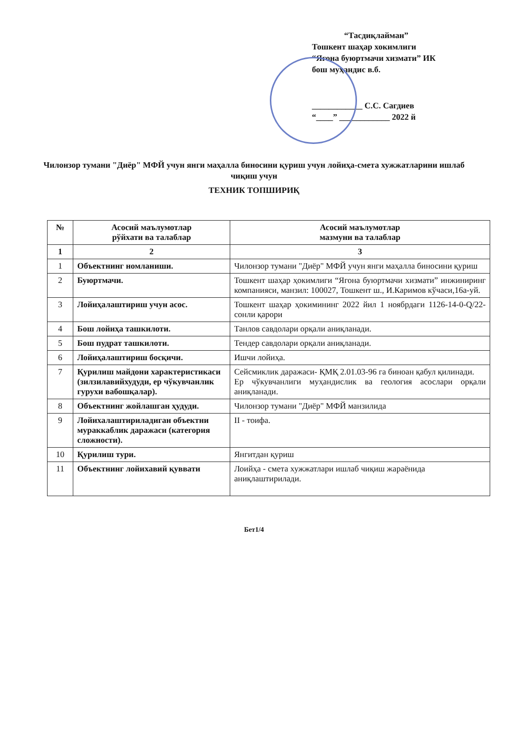“Тасдиқлайман”
Тошкент шаҳар хокимлиги
“Ягона буюртмачи хизмати” ИК
бош муҳандис в.б.
____________ С.С. Сагдиев
“____” ____________ 2022 й
Чилонзор тумани "Диёр" МФЙ учун янги маҳалла биносини қуриш учун лойиҳа-смета хужжатларини ишлаб чиқиш учун
ТЕХНИК ТОПШИРИҚ
| № | Асосий маълумотлар рўйхати ва талаблар | Асосий маълумотлар мазмуни ва талаблар |
| --- | --- | --- |
| 1 | 2 | 3 |
| 1 | Объектнинг номланиши. | Чилонзор тумани "Диёр" МФЙ учун янги маҳалла биносини қуриш |
| 2 | Буюртмачи. | Тошкент шаҳар ҳокимлиги “Ягона буюртмачи хизмати” инжиниринг компанияси, манзил: 100027, Тошкент ш., И.Каримов кўчаси,16а-уй. |
| 3 | Лойиҳалаштириш учун асос. | Тошкент шаҳар ҳокимининг 2022 йил 1 ноябрдаги 1126-14-0-Q/22-сонли қарори |
| 4 | Бош лойиҳа ташкилоти. | Танлов савдолари орқали аниқланади. |
| 5 | Бош пудрат ташкилоти. | Тендер савдолари орқали аниқланади. |
| 6 | Лойиҳалаштириш босқичи. | Ишчи лойиҳа. |
| 7 | Қурилиш майдони характеристикаси (зилзилавийхудуди, ер чўкувчанлик гурухи вабошқалар). | Сейсмиклик даражаси- ҚМҚ 2.01.03-96 га биноан қабул қилинади. Ер чўкувчанлиги муҳандислик ва геология асослари орқали аниқланади. |
| 8 | Объектнинг жойлашган ҳудуди. | Чилонзор тумани "Диёр" МФЙ манзилида |
| 9 | Лойихалаштириладиган объектни мураккаблик даражаси (категория сложности). | II - тоифа. |
| 10 | Қурилиш тури. | Янгитдан қуриш |
| 11 | Объектнинг лойихавий қуввати | Лоийҳа - смета хужжатлари ишлаб чиқиш жараёнида аниқлаштирилади. |
Бет1/4